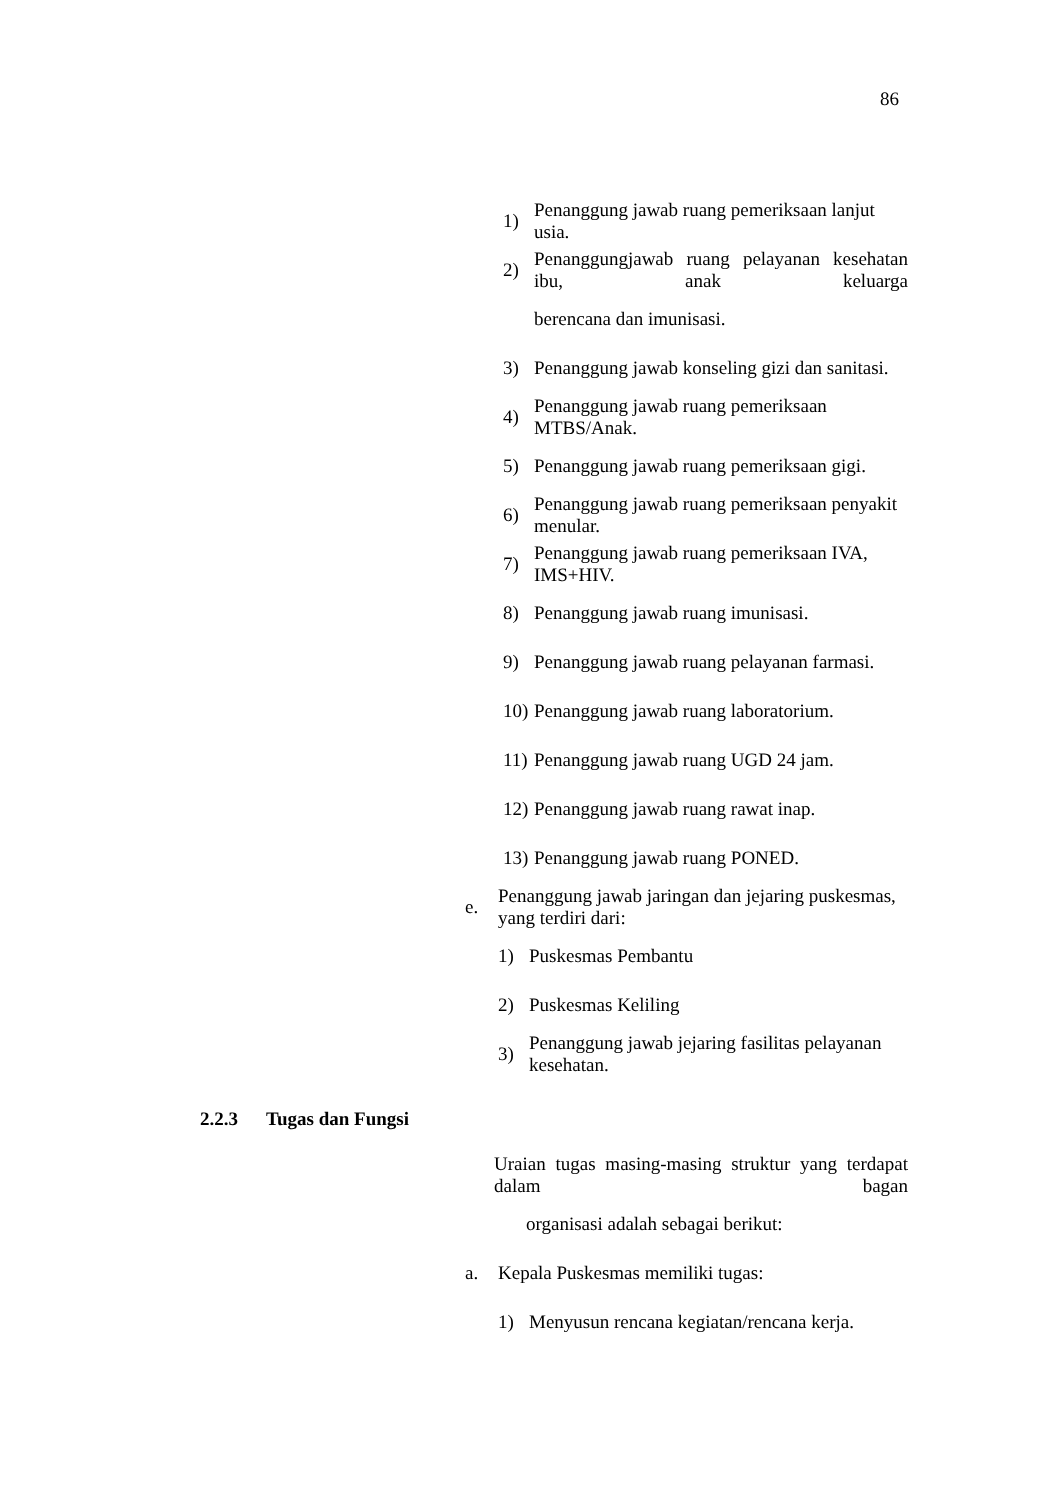86
1) Penanggung jawab ruang pemeriksaan lanjut usia.
2) Penanggungjawab ruang pelayanan kesehatan ibu, anak keluarga
berencana dan imunisasi.
3) Penanggung jawab konseling gizi dan sanitasi.
4) Penanggung jawab ruang pemeriksaan MTBS/Anak.
5) Penanggung jawab ruang pemeriksaan gigi.
6) Penanggung jawab ruang pemeriksaan penyakit menular.
7) Penanggung jawab ruang pemeriksaan IVA, IMS+HIV.
8) Penanggung jawab ruang imunisasi.
9) Penanggung jawab ruang pelayanan farmasi.
10) Penanggung jawab ruang laboratorium.
11) Penanggung jawab ruang UGD 24 jam.
12) Penanggung jawab ruang rawat inap.
13) Penanggung jawab ruang PONED.
e. Penanggung jawab jaringan dan jejaring puskesmas, yang terdiri dari:
1) Puskesmas Pembantu
2) Puskesmas Keliling
3) Penanggung jawab jejaring fasilitas pelayanan kesehatan.
2.2.3 Tugas dan Fungsi
Uraian tugas masing-masing struktur yang terdapat dalam bagan
organisasi adalah sebagai berikut:
a. Kepala Puskesmas memiliki tugas:
1) Menyusun rencana kegiatan/rencana kerja.